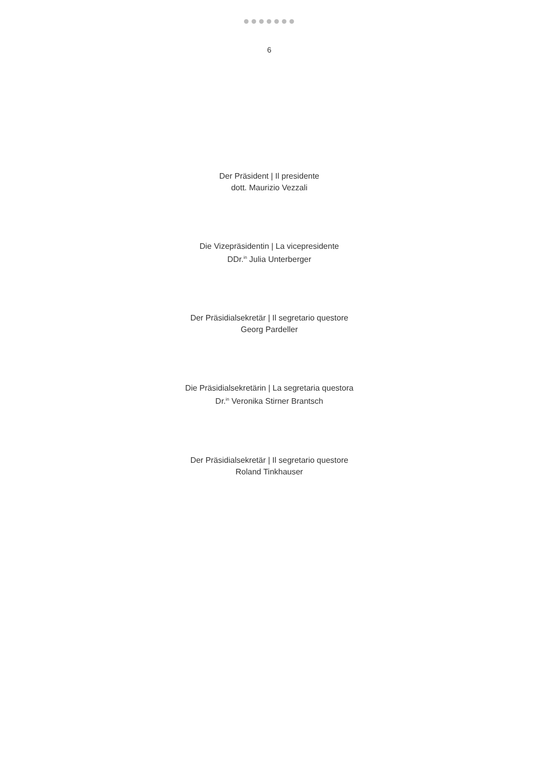6
Der Präsident | Il presidente
dott. Maurizio Vezzali
Die Vizepräsidentin | La vicepresidente
DDr.<sup>in</sup> Julia Unterberger
Der Präsidialsekretär | Il segretario questore
Georg Pardeller
Die Präsidialsekretärin | La segretaria questora
Dr.<sup>in</sup> Veronika Stirner Brantsch
Der Präsidialsekretär | Il segretario questore
Roland Tinkhauser